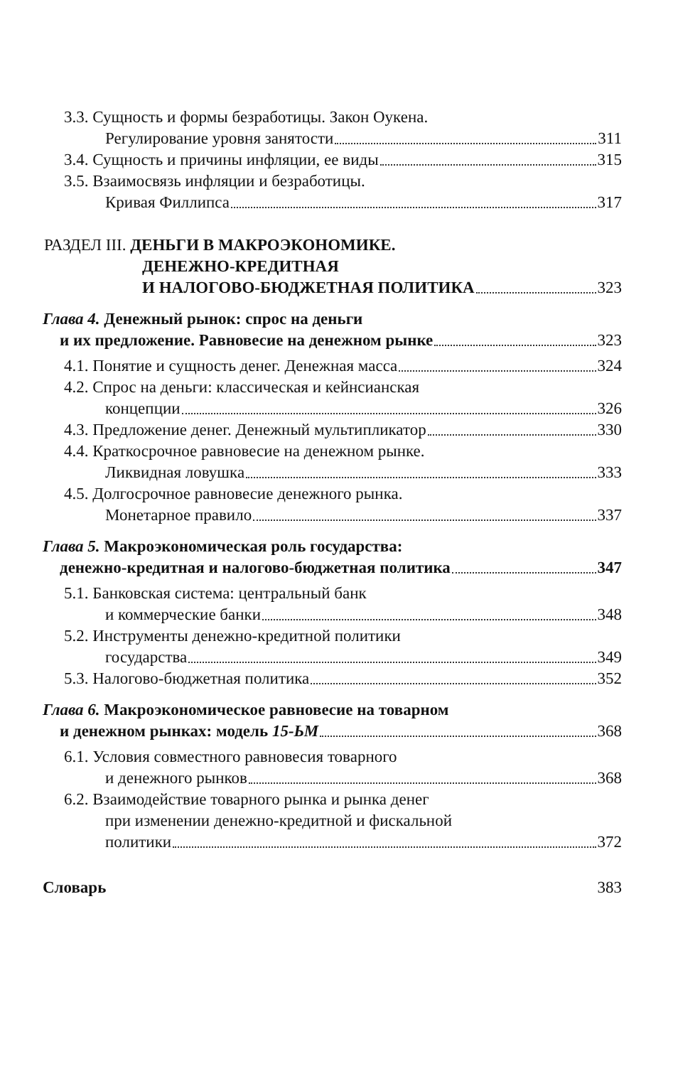3.3. Сущность и формы безработицы. Закон Оукена.
Регулирование уровня занятости 311
3.4. Сущность и причины инфляции, ее виды 315
3.5. Взаимосвязь инфляции и безработицы.
Кривая Филлипса 317
РАЗДЕЛ III. ДЕНЬГИ В МАКРОЭКОНОМИКЕ.
ДЕНЕЖНО-КРЕДИТНАЯ
И НАЛОГОВО-БЮДЖЕТНАЯ ПОЛИТИКА 323
Глава 4. Денежный рынок: спрос на деньги
и их предложение. Равновесие на денежном рынке 323
4.1. Понятие и сущность денег. Денежная масса 324
4.2. Спрос на деньги: классическая и кейнсианская
концепции 326
4.3. Предложение денег. Денежный мультипликатор 330
4.4. Краткосрочное равновесие на денежном рынке.
Ликвидная ловушка 333
4.5. Долгосрочное равновесие денежного рынка.
Монетарное правило 337
Глава 5. Макроэкономическая роль государства:
денежно-кредитная и налогово-бюджетная политика 347
5.1. Банковская система: центральный банк
и коммерческие банки 348
5.2. Инструменты денежно-кредитной политики
государства 349
5.3. Налогово-бюджетная политика 352
Глава 6. Макроэкономическое равновесие на товарном
и денежном рынках: модель 15-ЬМ 368
6.1. Условия совместного равновесия товарного
и денежного рынков 368
6.2. Взаимодействие товарного рынка и рынка денег
при изменении денежно-кредитной и фискальной
политики 372
Словарь 383